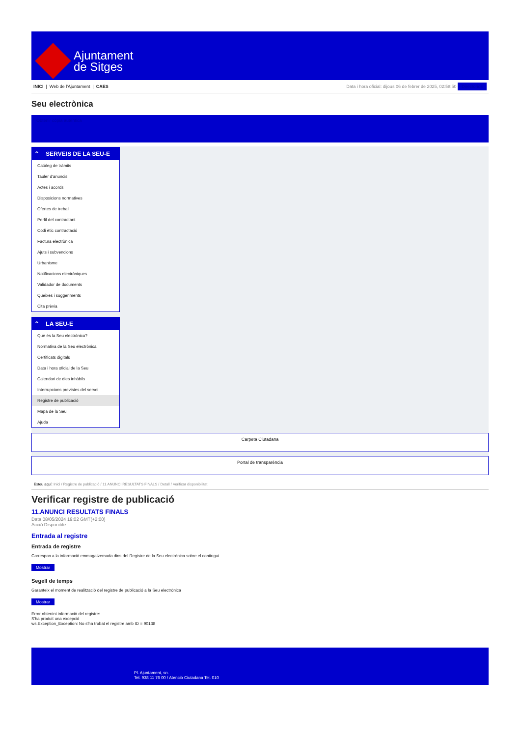Ajuntament
de Sitges
INICI | Web de l'Ajuntament | CAES
Data i hora oficial: dijous 06 de febrer de 2025, 02:58:50 Directorios
Seu electrònica
Obtenir còpia autèntica
⌃ SERVEIS DE LA SEU-E
Catàleg de tràmits
Tauler d'anuncis
Actes i acords
Disposicions normatives
Ofertes de treball
Perfil del contractant
Codi ètic contractació
Factura electrònica
Ajuts i subvencions
Urbanisme
Notificacions electròniques
Validador de documents
Queixes i suggeriments
Cita prèvia
⌃ LA SEU-E
Què és la Seu electrònica?
Normativa de la Seu electrònica
Certificats digitals
Data i hora oficial de la Seu
Calendari de dies inhàbils
Interrupcions previstes del servei
Registre de publicació
Mapa de la Seu
Ajuda
Carpeta Ciutadana
Portal de transparència
Esteu aquí: Inici / Registre de publicació / 11.ANUNCI RESULTATS FINALS / Detall / Verificar disponibilitat
Verificar registre de publicació
11.ANUNCI RESULTATS FINALS
Data 08/05/2024 19:02 GMT(+2:00)
Acció Disponible
Entrada al registre
Entrada de registre
Correspon a la informació emmagatzemada dins del Registre de la Seu electrònica sobre el contingut
Mostrar
Segell de temps
Garanteix el moment de realització del registre de publicació a la Seu electrònica
Mostrar
Error obtenint informació del registre:
S'ha produit una excepció
ws.Exception_Exception: No s'ha trobat el registre amb ID = 90138
Pl. Ajuntament, sn.
Tel. 938 11 76 00 / Atenció Ciutadana Tel. 010